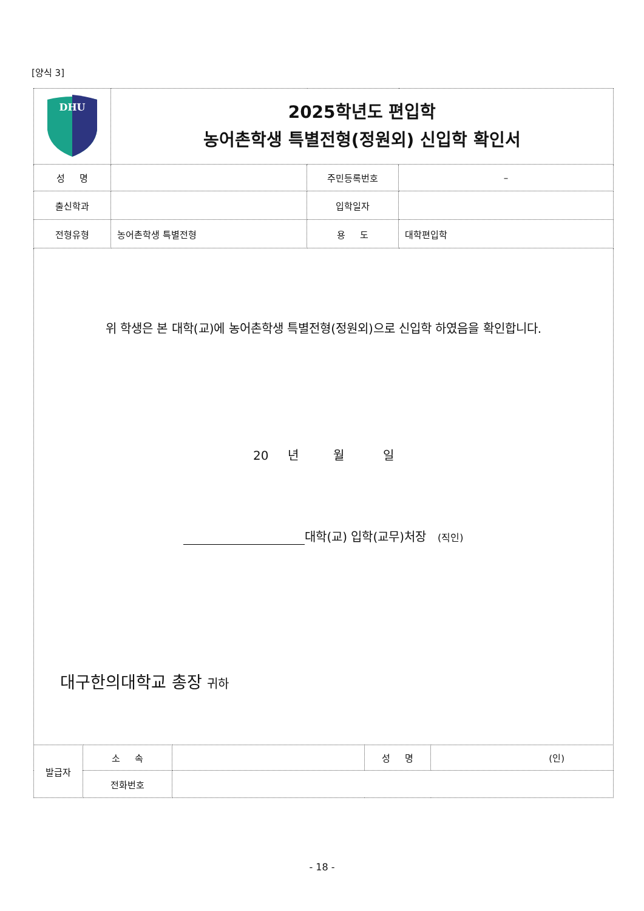[양식 3]
| DHU | 2025학년도 편입학 농어촌학생 특별전형(정원외) 신입학 확인서 | | |
| 성 명 | | 주민등록번호 | – |
| 출신학과 | | 입학일자 | |
| 전형유형 | 농어촌학생 특별전형 | 용 도 | 대학편입학 |
| 위 학생은 본 대학(교)에 농어촌학생 특별전형(정원외)으로 신입학 하였음을 확인합니다. 20 년 월 일 대학(교) 입학(교무)처장 (직인) 대구한의대학교 총장 귀하 | | | |
| 발급자 | 소 속 | | 성 명 | (인) |
| | 전화번호 | | | |
- 18 -